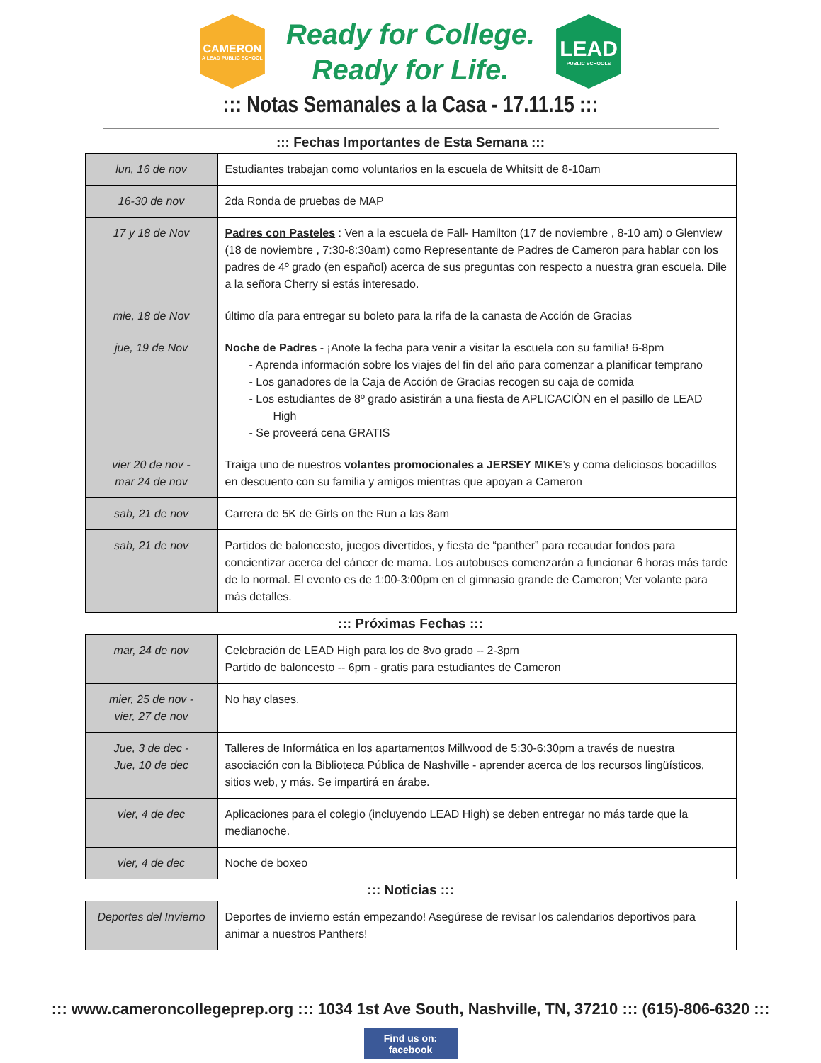CAMERON
A LEAD PUBLIC SCHOOL
Ready for College.
Ready for Life.
LEAD
PUBLIC SCHOOLS
::: Notas Semanales a la Casa - 17.11.15 :::
::: Fechas Importantes de Esta Semana :::
| lun, 16 de nov | Estudiantes trabajan como voluntarios en la escuela de Whitsitt de 8-10am |
| 16-30 de nov | 2da Ronda de pruebas de MAP |
| 17 y 18 de Nov | Padres con Pasteles : Ven a la escuela de Fall- Hamilton (17 de noviembre , 8-10 am) o Glenview (18 de noviembre , 7:30-8:30am) como Representante de Padres de Cameron para hablar con los padres de 4º grado (en español) acerca de sus preguntas con respecto a nuestra gran escuela. Dile a la señora Cherry si estás interesado. |
| mie, 18 de Nov | último día para entregar su boleto para la rifa de la canasta de Acción de Gracias |
| jue, 19 de Nov | Noche de Padres - ¡Anote la fecha para venir a visitar la escuela con su familia! 6-8pm - Aprenda información sobre los viajes del fin del año para comenzar a planificar temprano - Los ganadores de la Caja de Acción de Gracias recogen su caja de comida - Los estudiantes de 8º grado asistirán a una fiesta de APLICACIÓN en el pasillo de LEAD High - Se proveerá cena GRATIS |
| vier 20 de nov - mar 24 de nov | Traiga uno de nuestros volantes promocionales a JERSEY MIKE ’s y coma deliciosos bocadillos en descuento con su familia y amigos mientras que apoyan a Cameron |
| sab, 21 de nov | Carrera de 5K de Girls on the Run a las 8am |
| sab, 21 de nov | Partidos de baloncesto, juegos divertidos, y fiesta de “panther” para recaudar fondos para concientizar acerca del cáncer de mama. Los autobuses comenzarán a funcionar 6 horas más tarde de lo normal. El evento es de 1:00-3:00pm en el gimnasio grande de Cameron; Ver volante para más detalles. |
::: Próximas Fechas :::
| mar, 24 de nov | Celebración de LEAD High para los de 8vo grado -- 2-3pm Partido de baloncesto -- 6pm - gratis para estudiantes de Cameron |
| mier, 25 de nov - vier, 27 de nov | No hay clases. |
| Jue, 3 de dec - Jue, 10 de dec | Talleres de Informática en los apartamentos Millwood de 5:30-6:30pm a través de nuestra asociación con la Biblioteca Pública de Nashville - aprender acerca de los recursos lingüísticos, sitios web, y más. Se impartirá en árabe. |
| vier, 4 de dec | Aplicaciones para el colegio (incluyendo LEAD High) se deben entregar no más tarde que la medianoche. |
| vier, 4 de dec | Noche de boxeo |
::: Noticias :::
| Deportes del Invierno | Deportes de invierno están empezando! Asegúrese de revisar los calendarios deportivos para animar a nuestros Panthers! |
::: www.cameroncollegeprep.org ::: 1034 1st Ave South, Nashville, TN, 37210 ::: (615)-806-6320 :::
Find us on:
facebook